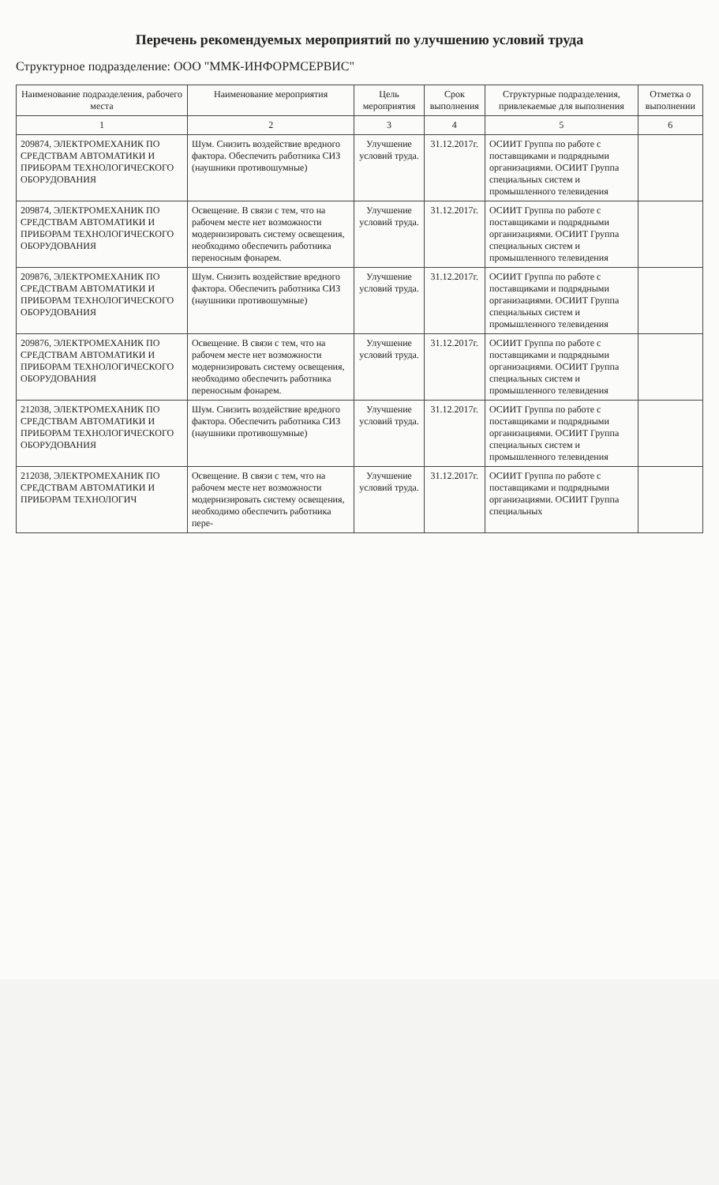Перечень рекомендуемых мероприятий по улучшению условий труда
Структурное подразделение: ООО "ММК-ИНФОРМСЕРВИС"
| Наименование подразделения, рабочего места | Наименование мероприятия | Цель мероприятия | Срок выполнения | Структурные подразделения, привлекаемые для выполнения | Отметка о выполнении |
| --- | --- | --- | --- | --- | --- |
| 1 | 2 | 3 | 4 | 5 | 6 |
| 209874, ЭЛЕКТРОМЕХАНИК ПО СРЕДСТВАМ АВТОМАТИКИ И ПРИБОРАМ ТЕХНОЛОГИЧЕСКОГО ОБОРУДОВАНИЯ | Шум. Снизить воздействие вредного фактора. Обеспечить работника СИЗ (наушники противошумные) | Улучшение условий труда. | 31.12.2017г. | ОСИИТ Группа по работе с поставщиками и подрядными организациями. ОСИИТ Группа специальных систем и промышленного телевидения | |
| 209874, ЭЛЕКТРОМЕХАНИК ПО СРЕДСТВАМ АВТОМАТИКИ И ПРИБОРАМ ТЕХНОЛОГИЧЕСКОГО ОБОРУДОВАНИЯ | Освещение. В связи с тем, что на рабочем месте нет возможности модернизировать систему освещения, необходимо обеспечить работника переносным фонарем. | Улучшение условий труда. | 31.12.2017г. | ОСИИТ Группа по работе с поставщиками и подрядными организациями. ОСИИТ Группа специальных систем и промышленного телевидения | |
| 209876, ЭЛЕКТРОМЕХАНИК ПО СРЕДСТВАМ АВТОМАТИКИ И ПРИБОРАМ ТЕХНОЛОГИЧЕСКОГО ОБОРУДОВАНИЯ | Шум. Снизить воздействие вредного фактора. Обеспечить работника СИЗ (наушники противошумные) | Улучшение условий труда. | 31.12.2017г. | ОСИИТ Группа по работе с поставщиками и подрядными организациями. ОСИИТ Группа специальных систем и промышленного телевидения | |
| 209876, ЭЛЕКТРОМЕХАНИК ПО СРЕДСТВАМ АВТОМАТИКИ И ПРИБОРАМ ТЕХНОЛОГИЧЕСКОГО ОБОРУДОВАНИЯ | Освещение. В связи с тем, что на рабочем месте нет возможности модернизировать систему освещения, необходимо обеспечить работника переносным фонарем. | Улучшение условий труда. | 31.12.2017г. | ОСИИТ Группа по работе с поставщиками и подрядными организациями. ОСИИТ Группа специальных систем и промышленного телевидения | |
| 212038, ЭЛЕКТРОМЕХАНИК ПО СРЕДСТВАМ АВТОМАТИКИ И ПРИБОРАМ ТЕХНОЛОГИЧЕСКОГО ОБОРУДОВАНИЯ | Шум. Снизить воздействие вредного фактора. Обеспечить работника СИЗ (наушники противошумные) | Улучшение условий труда. | 31.12.2017г. | ОСИИТ Группа по работе с поставщиками и подрядными организациями. ОСИИТ Группа специальных систем и промышленного телевидения | |
| 212038, ЭЛЕКТРОМЕХАНИК ПО СРЕДСТВАМ АВТОМАТИКИ И ПРИБОРАМ ТЕХНОЛОГИЧ | Освещение. В связи с тем, что на рабочем месте нет возможности модернизировать систему освещения, необходимо обеспечить работника пере- | Улучшение условий труда. | 31.12.2017г. | ОСИИТ Группа по работе с поставщиками и подрядными организациями. ОСИИТ Группа специальных | |